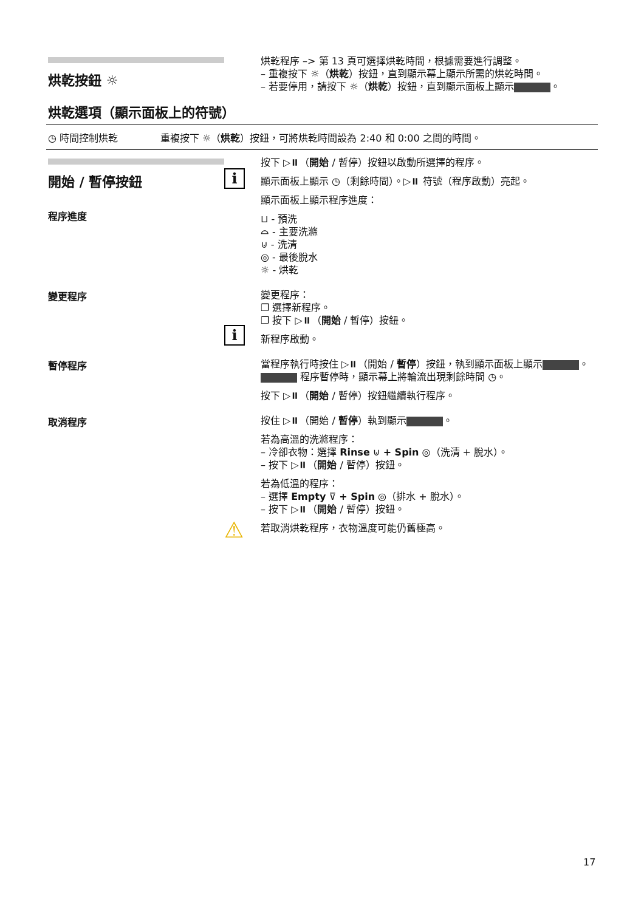烘乾按鈕 ☼
烘乾程序 –> 第 13 頁可選擇烘乾時間，根據需要進行調整。
– 重複按下 ☼（烘乾）按鈕，直到顯示幕上顯示所需的烘乾時間。
– 若要停用，請按下 ☼（烘乾）按鈕，直到顯示面板上顯示 。
烘乾選項（顯示面板上的符號）
◷ 時間控制烘乾 重複按下 ☼（烘乾）按鈕，可將烘乾時間設為 2:40 和 0:00 之間的時間。
開始 / 暫停按鈕
程序進度
i
按下 ▷⏸（開始 / 暫停）按鈕以啟動所選擇的程序。
顯示面板上顯示 ◷（剩餘時間）。▷⏸ 符號（程序啟動）亮起。
顯示面板上顯示程序進度：
⊔ - 預洗
⌓ - 主要洗滌
⊍ - 洗清
◎ - 最後脫水
☼ - 烘乾
變更程序
i
變更程序：
❐ 選擇新程序。
❐ 按下 ▷⏸（開始 / 暫停）按鈕。
新程序啟動。
暫停程序
當程序執行時按住 ▷⏸（開始 / 暫停）按鈕，執到顯示面板上顯示 。
程序暫停時，顯示幕上將輪流出現剩餘時間 ◷。
按下 ▷⏸（開始 / 暫停）按鈕繼續執行程序。
取消程序
⚠
按住 ▷⏸（開始 / 暫停）執到顯示 。
若為高溫的洗滌程序：
– 冷卻衣物：選擇 Rinse ⊍ + Spin ◎（洗清 + 脫水）。
– 按下 ▷⏸（開始 / 暫停）按鈕。
若為低溫的程序：
– 選擇 Empty ⊽ + Spin ◎（排水 + 脫水）。
– 按下 ▷⏸（開始 / 暫停）按鈕。
若取消烘乾程序，衣物溫度可能仍舊極高。
17